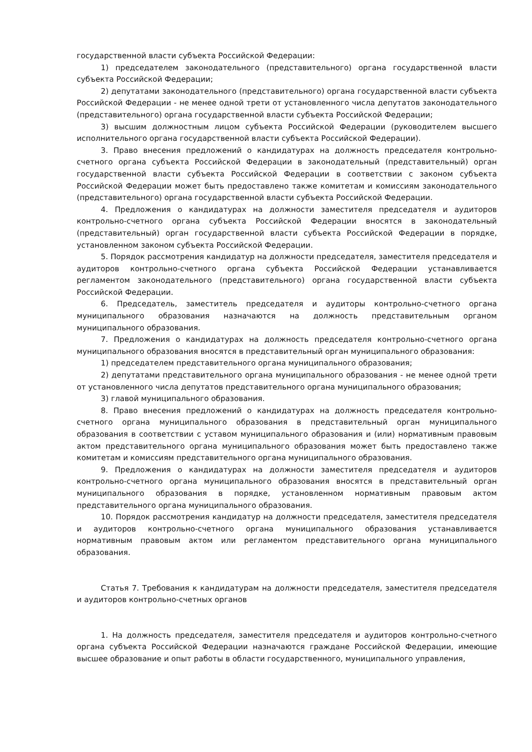государственной власти субъекта Российской Федерации:
1) председателем законодательного (представительного) органа государственной власти субъекта Российской Федерации;
2) депутатами законодательного (представительного) органа государственной власти субъекта Российской Федерации - не менее одной трети от установленного числа депутатов законодательного (представительного) органа государственной власти субъекта Российской Федерации;
3) высшим должностным лицом субъекта Российской Федерации (руководителем высшего исполнительного органа государственной власти субъекта Российской Федерации).
3. Право внесения предложений о кандидатурах на должность председателя контрольно-счетного органа субъекта Российской Федерации в законодательный (представительный) орган государственной власти субъекта Российской Федерации в соответствии с законом субъекта Российской Федерации может быть предоставлено также комитетам и комиссиям законодательного (представительного) органа государственной власти субъекта Российской Федерации.
4. Предложения о кандидатурах на должности заместителя председателя и аудиторов контрольно-счетного органа субъекта Российской Федерации вносятся в законодательный (представительный) орган государственной власти субъекта Российской Федерации в порядке, установленном законом субъекта Российской Федерации.
5. Порядок рассмотрения кандидатур на должности председателя, заместителя председателя и аудиторов контрольно-счетного органа субъекта Российской Федерации устанавливается регламентом законодательного (представительного) органа государственной власти субъекта Российской Федерации.
6. Председатель, заместитель председателя и аудиторы контрольно-счетного органа муниципального образования назначаются на должность представительным органом муниципального образования.
7. Предложения о кандидатурах на должность председателя контрольно-счетного органа муниципального образования вносятся в представительный орган муниципального образования:
1) председателем представительного органа муниципального образования;
2) депутатами представительного органа муниципального образования - не менее одной трети от установленного числа депутатов представительного органа муниципального образования;
3) главой муниципального образования.
8. Право внесения предложений о кандидатурах на должность председателя контрольно-счетного органа муниципального образования в представительный орган муниципального образования в соответствии с уставом муниципального образования и (или) нормативным правовым актом представительного органа муниципального образования может быть предоставлено также комитетам и комиссиям представительного органа муниципального образования.
9. Предложения о кандидатурах на должности заместителя председателя и аудиторов контрольно-счетного органа муниципального образования вносятся в представительный орган муниципального образования в порядке, установленном нормативным правовым актом представительного органа муниципального образования.
10. Порядок рассмотрения кандидатур на должности председателя, заместителя председателя и аудиторов контрольно-счетного органа муниципального образования устанавливается нормативным правовым актом или регламентом представительного органа муниципального образования.
Статья 7. Требования к кандидатурам на должности председателя, заместителя председателя и аудиторов контрольно-счетных органов
1. На должность председателя, заместителя председателя и аудиторов контрольно-счетного органа субъекта Российской Федерации назначаются граждане Российской Федерации, имеющие высшее образование и опыт работы в области государственного, муниципального управления,